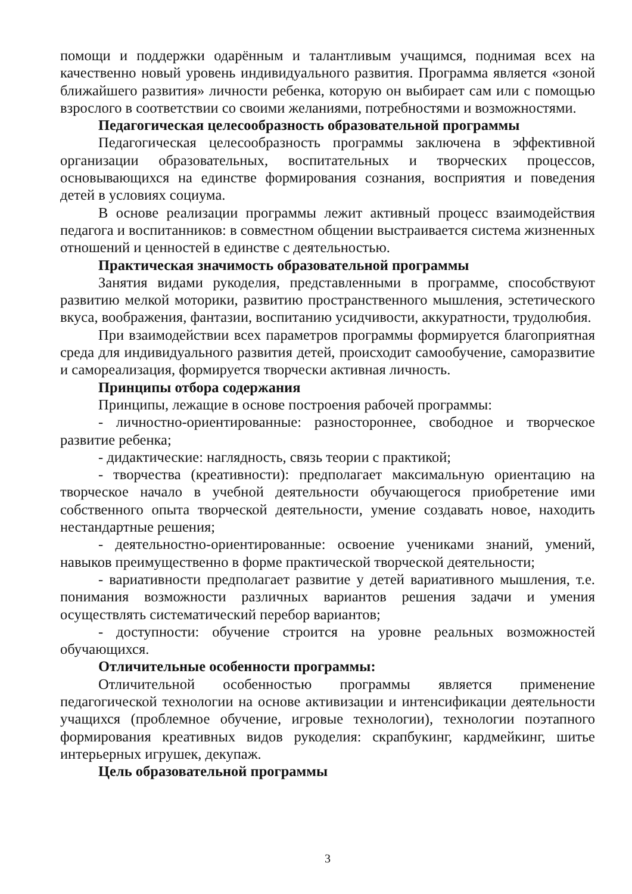помощи и поддержки одарённым и талантливым учащимся, поднимая всех на качественно новый уровень индивидуального развития. Программа является «зоной ближайшего развития» личности ребенка, которую он выбирает сам или с помощью взрослого в соответствии со своими желаниями, потребностями и возможностями.
Педагогическая целесообразность образовательной программы
Педагогическая целесообразность программы заключена в эффективной организации образовательных, воспитательных и творческих процессов, основывающихся на единстве формирования сознания, восприятия и поведения детей в условиях социума.
В основе реализации программы лежит активный процесс взаимодействия педагога и воспитанников: в совместном общении выстраивается система жизненных отношений и ценностей в единстве с деятельностью.
Практическая значимость образовательной программы
Занятия видами рукоделия, представленными в программе, способствуют развитию мелкой моторики, развитию пространственного мышления, эстетического вкуса, воображения, фантазии, воспитанию усидчивости, аккуратности, трудолюбия.
При взаимодействии всех параметров программы формируется благоприятная среда для индивидуального развития детей, происходит самообучение, саморазвитие и самореализация, формируется творчески активная личность.
Принципы отбора содержания
Принципы, лежащие в основе построения рабочей программы:
- личностно-ориентированные: разностороннее, свободное и творческое развитие ребенка;
- дидактические: наглядность, связь теории с практикой;
- творчества (креативности): предполагает максимальную ориентацию на творческое начало в учебной деятельности обучающегося приобретение ими собственного опыта творческой деятельности, умение создавать новое, находить нестандартные решения;
- деятельностно-ориентированные: освоение учениками знаний, умений, навыков преимущественно в форме практической творческой деятельности;
- вариативности предполагает развитие у детей вариативного мышления, т.е. понимания возможности различных вариантов решения задачи и умения осуществлять систематический перебор вариантов;
- доступности: обучение строится на уровне реальных возможностей обучающихся.
Отличительные особенности программы:
Отличительной особенностью программы является применение педагогической технологии на основе активизации и интенсификации деятельности учащихся (проблемное обучение, игровые технологии), технологии поэтапного формирования креативных видов рукоделия: скрапбукинг, кардмейкинг, шитье интерьерных игрушек, декупаж.
Цель образовательной программы
3